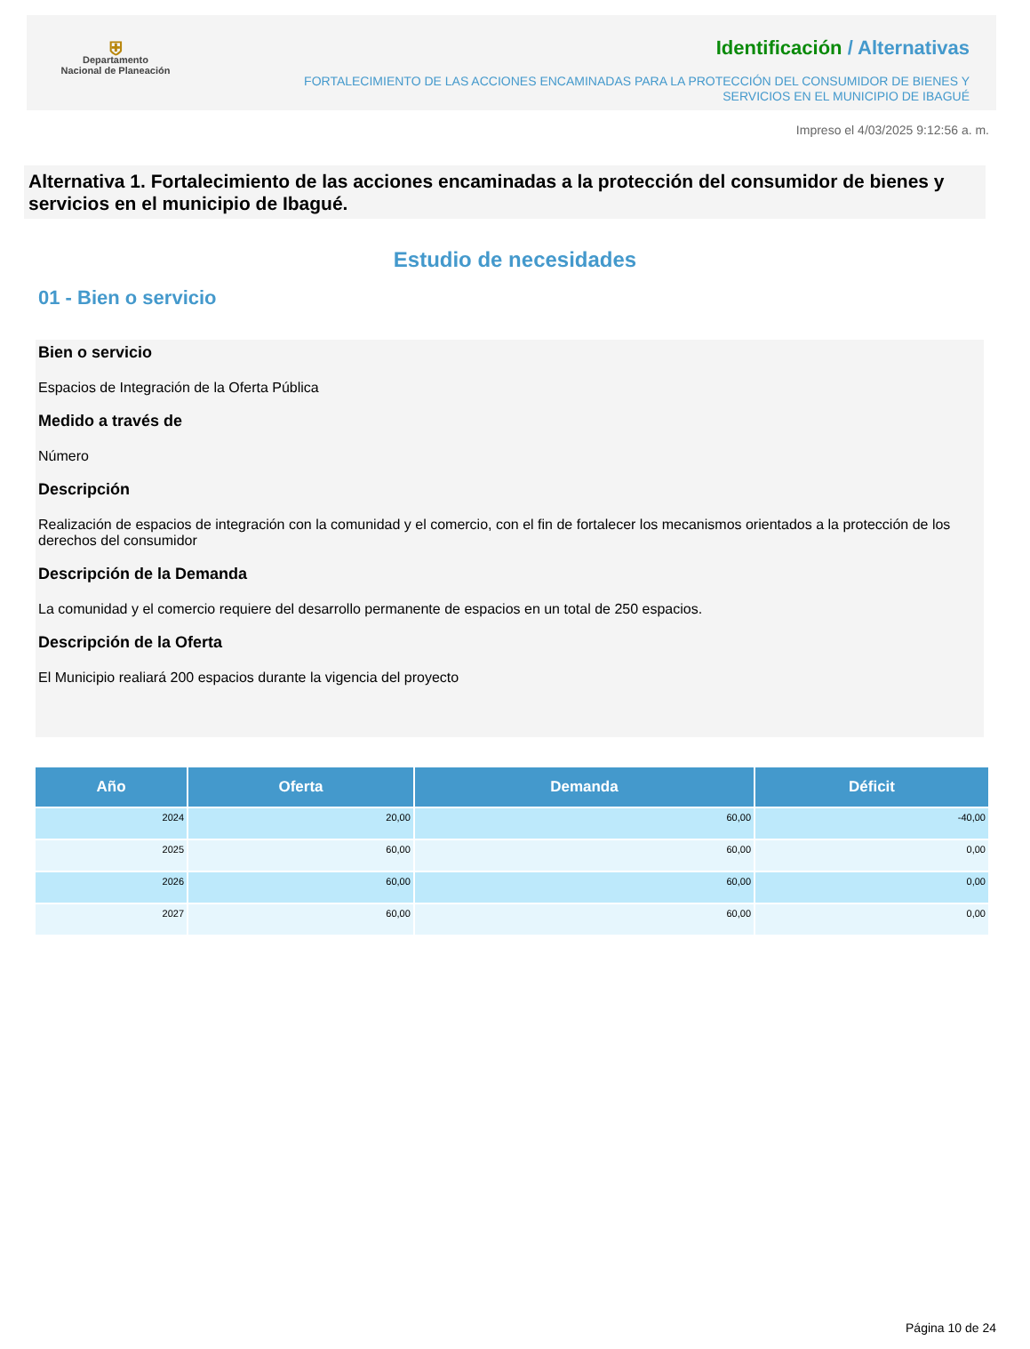⛨
Departamento
Nacional de Planeación
Identificación / Alternativas
FORTALECIMIENTO DE LAS ACCIONES ENCAMINADAS PARA LA PROTECCIÓN DEL CONSUMIDOR DE BIENES Y
SERVICIOS EN EL MUNICIPIO DE IBAGUÉ
Impreso el 4/03/2025 9:12:56 a. m.
Alternativa 1. Fortalecimiento de las acciones encaminadas a la protección del consumidor de bienes y servicios en el municipio de Ibagué.
Estudio de necesidades
01 - Bien o servicio
Bien o servicio
Espacios de Integración de la Oferta Pública
Medido a través de
Número
Descripción
Realización de espacios de integración con la comunidad y el comercio, con el fin de fortalecer los mecanismos orientados a la protección de los derechos del consumidor
Descripción de la Demanda
La comunidad y el comercio requiere del desarrollo permanente de espacios en un total de 250 espacios.
Descripción de la Oferta
El Municipio realiará 200 espacios durante la vigencia del proyecto
| Año | Oferta | Demanda | Déficit |
| --- | --- | --- | --- |
| 2024 | 20,00 | 60,00 | -40,00 |
| 2025 | 60,00 | 60,00 | 0,00 |
| 2026 | 60,00 | 60,00 | 0,00 |
| 2027 | 60,00 | 60,00 | 0,00 |
Página 10 de 24